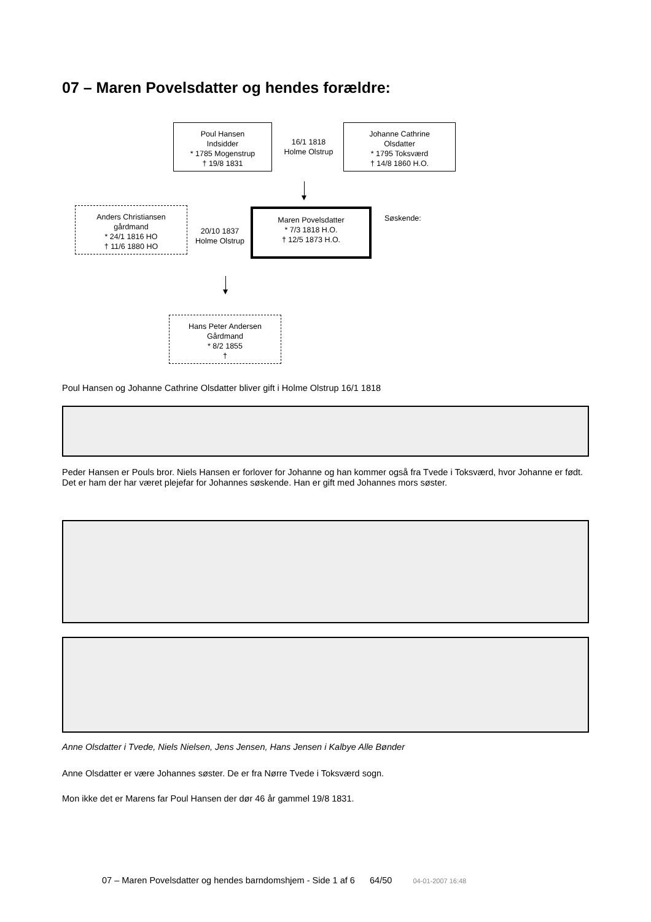07 – Maren Povelsdatter og hendes forældre:
Poul Hansen
Indsidder
* 1785 Mogenstrup
† 19/8 1831
16/1 1818
Holme Olstrup
Johanne Cathrine
Olsdatter
* 1795 Toksværd
† 14/8 1860 H.O.
Anders Christiansen
gårdmand
* 24/1 1816 HO
† 11/6 1880 HO
20/10 1837
Holme Olstrup
Maren Povelsdatter
* 7/3 1818 H.O.
† 12/5 1873 H.O.
Søskende:
Hans Peter Andersen
Gårdmand
* 8/2 1855
†
Poul Hansen og Johanne Cathrine Olsdatter bliver gift i Holme Olstrup 16/1 1818
Peder Hansen er Pouls bror. Niels Hansen er forlover for Johanne og han kommer også fra Tvede i Toksværd, hvor Johanne er født. Det er ham der har været plejefar for Johannes søskende. Han er gift med Johannes mors søster.
Anne Olsdatter i Tvede, Niels Nielsen, Jens Jensen, Hans Jensen i Kalbye Alle Bønder
Anne Olsdatter er være Johannes søster. De er fra Nørre Tvede i Toksværd sogn.
Mon ikke det er Marens far Poul Hansen der dør 46 år gammel 19/8 1831.
07 – Maren Povelsdatter og hendes barndomshjem - Side 1 af 6 64/50 04-01-2007 16:48